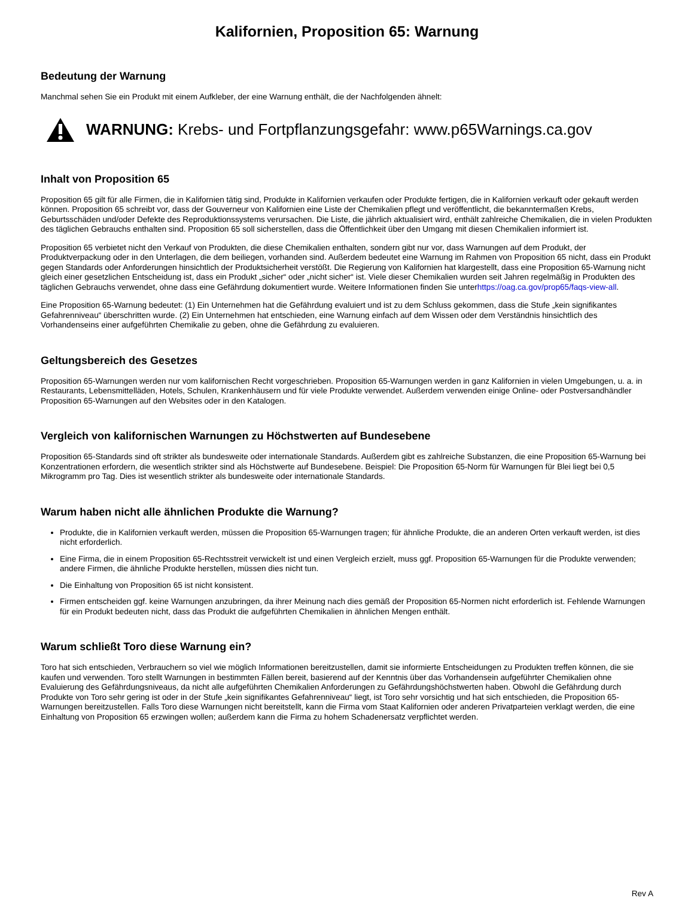Kalifornien, Proposition 65: Warnung
Bedeutung der Warnung
Manchmal sehen Sie ein Produkt mit einem Aufkleber, der eine Warnung enthält, die der Nachfolgenden ähnelt:
WARNUNG: Krebs- und Fortpflanzungsgefahr: www.p65Warnings.ca.gov
Inhalt von Proposition 65
Proposition 65 gilt für alle Firmen, die in Kalifornien tätig sind, Produkte in Kalifornien verkaufen oder Produkte fertigen, die in Kalifornien verkauft oder gekauft werden können. Proposition 65 schreibt vor, dass der Gouverneur von Kalifornien eine Liste der Chemikalien pflegt und veröffentlicht, die bekanntermaßen Krebs, Geburtsschäden und/oder Defekte des Reproduktionssystems verursachen. Die Liste, die jährlich aktualisiert wird, enthält zahlreiche Chemikalien, die in vielen Produkten des täglichen Gebrauchs enthalten sind. Proposition 65 soll sicherstellen, dass die Öffentlichkeit über den Umgang mit diesen Chemikalien informiert ist.
Proposition 65 verbietet nicht den Verkauf von Produkten, die diese Chemikalien enthalten, sondern gibt nur vor, dass Warnungen auf dem Produkt, der Produktverpackung oder in den Unterlagen, die dem beiliegen, vorhanden sind. Außerdem bedeutet eine Warnung im Rahmen von Proposition 65 nicht, dass ein Produkt gegen Standards oder Anforderungen hinsichtlich der Produktsicherheit verstößt. Die Regierung von Kalifornien hat klargestellt, dass eine Proposition 65-Warnung nicht gleich einer gesetzlichen Entscheidung ist, dass ein Produkt „sicher“ oder „nicht sicher“ ist. Viele dieser Chemikalien wurden seit Jahren regelmäßig in Produkten des täglichen Gebrauchs verwendet, ohne dass eine Gefährdung dokumentiert wurde. Weitere Informationen finden Sie unterhttps://oag.ca.gov/prop65/faqs-view-all.
Eine Proposition 65-Warnung bedeutet: (1) Ein Unternehmen hat die Gefährdung evaluiert und ist zu dem Schluss gekommen, dass die Stufe „kein signifikantes Gefahrenniveau“ überschritten wurde. (2) Ein Unternehmen hat entschieden, eine Warnung einfach auf dem Wissen oder dem Verständnis hinsichtlich des Vorhandenseins einer aufgeführten Chemikalie zu geben, ohne die Gefährdung zu evaluieren.
Geltungsbereich des Gesetzes
Proposition 65-Warnungen werden nur vom kalifornischen Recht vorgeschrieben. Proposition 65-Warnungen werden in ganz Kalifornien in vielen Umgebungen, u. a. in Restaurants, Lebensmittelläden, Hotels, Schulen, Krankenhäusern und für viele Produkte verwendet. Außerdem verwenden einige Online- oder Postversandhändler Proposition 65-Warnungen auf den Websites oder in den Katalogen.
Vergleich von kalifornischen Warnungen zu Höchstwerten auf Bundesebene
Proposition 65-Standards sind oft strikter als bundesweite oder internationale Standards. Außerdem gibt es zahlreiche Substanzen, die eine Proposition 65-Warnung bei Konzentrationen erfordern, die wesentlich strikter sind als Höchstwerte auf Bundesebene. Beispiel: Die Proposition 65-Norm für Warnungen für Blei liegt bei 0,5 Mikrogramm pro Tag. Dies ist wesentlich strikter als bundesweite oder internationale Standards.
Warum haben nicht alle ähnlichen Produkte die Warnung?
Produkte, die in Kalifornien verkauft werden, müssen die Proposition 65-Warnungen tragen; für ähnliche Produkte, die an anderen Orten verkauft werden, ist dies nicht erforderlich.
Eine Firma, die in einem Proposition 65-Rechtsstreit verwickelt ist und einen Vergleich erzielt, muss ggf. Proposition 65-Warnungen für die Produkte verwenden; andere Firmen, die ähnliche Produkte herstellen, müssen dies nicht tun.
Die Einhaltung von Proposition 65 ist nicht konsistent.
Firmen entscheiden ggf. keine Warnungen anzubringen, da ihrer Meinung nach dies gemäß der Proposition 65-Normen nicht erforderlich ist. Fehlende Warnungen für ein Produkt bedeuten nicht, dass das Produkt die aufgeführten Chemikalien in ähnlichen Mengen enthält.
Warum schließt Toro diese Warnung ein?
Toro hat sich entschieden, Verbrauchern so viel wie möglich Informationen bereitzustellen, damit sie informierte Entscheidungen zu Produkten treffen können, die sie kaufen und verwenden. Toro stellt Warnungen in bestimmten Fällen bereit, basierend auf der Kenntnis über das Vorhandensein aufgeführter Chemikalien ohne Evaluierung des Gefährdungsniveaus, da nicht alle aufgeführten Chemikalien Anforderungen zu Gefährdungshöchstwerten haben. Obwohl die Gefährdung durch Produkte von Toro sehr gering ist oder in der Stufe „kein signifikantes Gefahrenniveau“ liegt, ist Toro sehr vorsichtig und hat sich entschieden, die Proposition 65-Warnungen bereitzustellen. Falls Toro diese Warnungen nicht bereitstellt, kann die Firma vom Staat Kalifornien oder anderen Privatparteien verklagt werden, die eine Einhaltung von Proposition 65 erzwingen wollen; außerdem kann die Firma zu hohem Schadenersatz verpflichtet werden.
Rev A